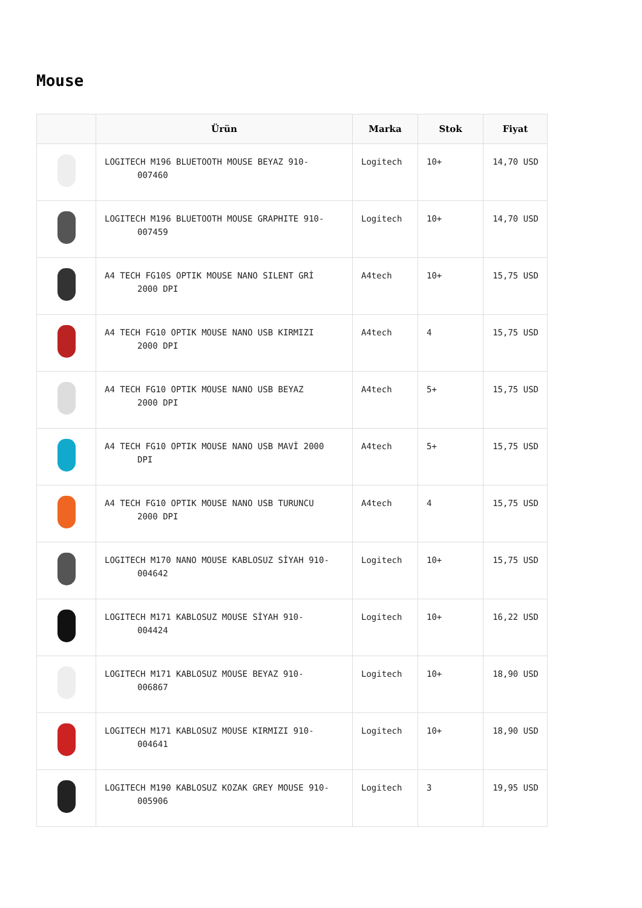Mouse
| | Ürün | Marka | Stok | Fiyat |
| --- | --- | --- | --- | --- |
| | LOGITECH M196 BLUETOOTH MOUSE BEYAZ 910- 007460 | Logitech | 10+ | 14,70 USD |
| | LOGITECH M196 BLUETOOTH MOUSE GRAPHITE 910- 007459 | Logitech | 10+ | 14,70 USD |
| | A4 TECH FG10S OPTIK MOUSE NANO SILENT GRİ 2000 DPI | A4tech | 10+ | 15,75 USD |
| | A4 TECH FG10 OPTIK MOUSE NANO USB KIRMIZI 2000 DPI | A4tech | 4 | 15,75 USD |
| | A4 TECH FG10 OPTIK MOUSE NANO USB BEYAZ 2000 DPI | A4tech | 5+ | 15,75 USD |
| | A4 TECH FG10 OPTIK MOUSE NANO USB MAVİ 2000 DPI | A4tech | 5+ | 15,75 USD |
| | A4 TECH FG10 OPTIK MOUSE NANO USB TURUNCU 2000 DPI | A4tech | 4 | 15,75 USD |
| | LOGITECH M170 NANO MOUSE KABLOSUZ SİYAH 910- 004642 | Logitech | 10+ | 15,75 USD |
| | LOGITECH M171 KABLOSUZ MOUSE SİYAH 910- 004424 | Logitech | 10+ | 16,22 USD |
| | LOGITECH M171 KABLOSUZ MOUSE BEYAZ 910- 006867 | Logitech | 10+ | 18,90 USD |
| | LOGITECH M171 KABLOSUZ MOUSE KIRMIZI 910- 004641 | Logitech | 10+ | 18,90 USD |
| | LOGITECH M190 KABLOSUZ KOZAK GREY MOUSE 910- 005906 | Logitech | 3 | 19,95 USD |